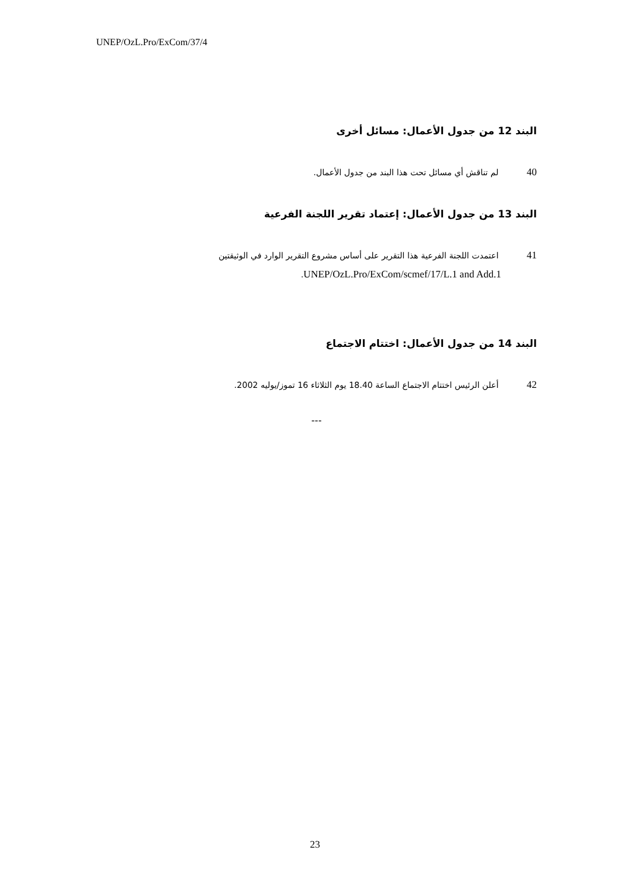UNEP/OzL.Pro/ExCom/37/4
البند 12 من جدول الأعمال: مسائل أخرى
40 لم تناقش أي مسائل تحت هذا البند من جدول الأعمال.
البند 13 من جدول الأعمال: إعتماد تقرير اللجنة الفرعية
41 اعتمدت اللجنة الفرعية هذا التقرير على أساس مشروع التقرير الوارد في الوثيقتين
UNEP/OzL.Pro/ExCom/scmef/17/L.1 and Add.1.
البند 14 من جدول الأعمال: اختتام الاجتماع
42 أعلن الرئيس اختتام الاجتماع الساعة 18.40 يوم الثلاثاء 16 تموز/يوليه 2002.
---
23